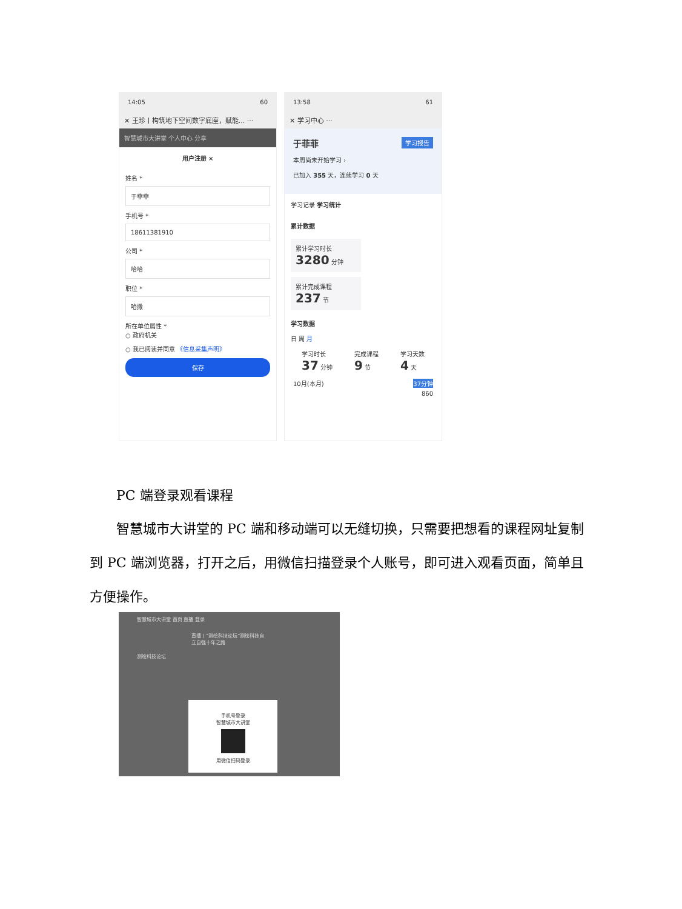14:05 60
✕ 王珍丨构筑地下空间数字底座，赋能... ···
智慧城市大讲堂 个人中心 分享
用户注册 ×
姓名 *
于菲菲
手机号 *
18611381910
公司 *
哈哈
职位 *
哈撒
所在单位属性 *
○ 政府机关
○ 我已阅读并同意 《信息采集声明》
保存
13:58 61
✕ 学习中心 ···
于菲菲 学习报告
本周尚未开始学习 ›
已加入 355 天，连续学习 0 天
学习记录 学习统计
累计数据
累计学习时长
3280 分钟
累计完成课程
237 节
学习数据
日 周 月
学习时长
37 分钟
完成课程
9 节
学习天数
4 天
10月(本月) 37分钟
860
　　PC 端登录观看课程
　　智慧城市大讲堂的 PC 端和移动端可以无缝切换，只需要把想看的课程网址复制到 PC 端浏览器，打开之后，用微信扫描登录个人账号，即可进入观看页面，简单且方便操作。
智慧城市大讲堂 首页 直播 登录
直播丨“测绘科技论坛”测绘科技自立自强十年之路
测绘科技论坛
手机号登录
智慧城市大讲堂
用微信扫码登录